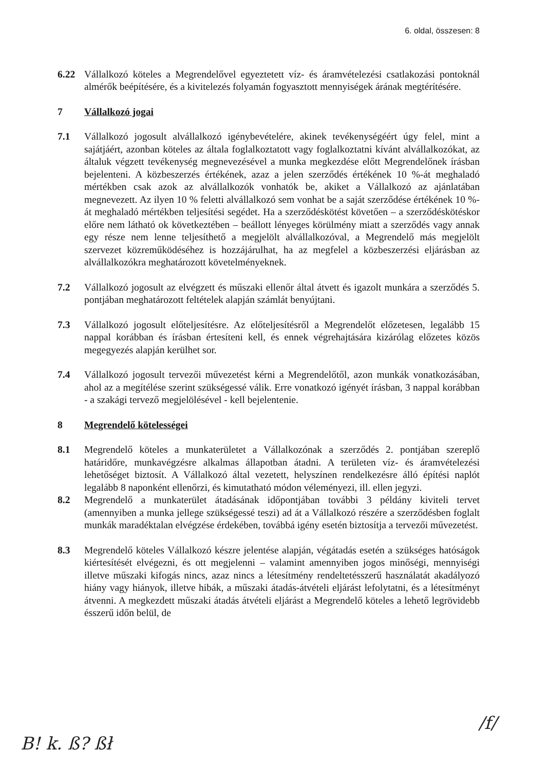6. oldal, összesen: 8
6.22 Vállalkozó köteles a Megrendelővel egyeztetett víz- és áramvételezési csatlakozási pontoknál almérők beépítésére, és a kivitelezés folyamán fogyasztott mennyiségek árának megtérítésére.
7 Vállalkozó jogai
7.1 Vállalkozó jogosult alvállalkozó igénybevételére, akinek tevékenységéért úgy felel, mint a sajátjáért, azonban köteles az általa foglalkoztatott vagy foglalkoztatni kívánt alvállalkozókat, az általuk végzett tevékenység megnevezésével a munka megkezdése előtt Megrendelőnek írásban bejelenteni. A közbeszerzés értékének, azaz a jelen szerződés értékének 10 %-át meghaladó mértékben csak azok az alvállalkozók vonhatók be, akiket a Vállalkozó az ajánlatában megnevezett. Az ilyen 10 % feletti alvállalkozó sem vonhat be a saját szerződése értékének 10 %-át meghaladó mértékben teljesítési segédet. Ha a szerződéskötést követően – a szerződéskötéskor előre nem látható ok következtében – beállott lényeges körülmény miatt a szerződés vagy annak egy része nem lenne teljesíthető a megjelölt alvállalkozóval, a Megrendelő más megjelölt szervezet közreműködéséhez is hozzájárulhat, ha az megfelel a közbeszerzési eljárásban az alvállalkozókra meghatározott követelményeknek.
7.2 Vállalkozó jogosult az elvégzett és műszaki ellenőr által átvett és igazolt munkára a szerződés 5. pontjában meghatározott feltételek alapján számlát benyújtani.
7.3 Vállalkozó jogosult előteljesítésre. Az előteljesítésről a Megrendelőt előzetesen, legalább 15 nappal korábban és írásban értesíteni kell, és ennek végrehajtására kizárólag előzetes közös megegyezés alapján kerülhet sor.
7.4 Vállalkozó jogosult tervezői művezetést kérni a Megrendelőtől, azon munkák vonatkozásában, ahol az a megítélése szerint szükségessé válik. Erre vonatkozó igényét írásban, 3 nappal korábban - a szakági tervező megjelölésével - kell bejelentenie.
8 Megrendelő kötelességei
8.1 Megrendelő köteles a munkaterületet a Vállalkozónak a szerződés 2. pontjában szereplő határidőre, munkavégzésre alkalmas állapotban átadni. A területen víz- és áramvételezési lehetőséget biztosít. A Vállalkozó által vezetett, helyszínen rendelkezésre álló építési naplót legalább 8 naponként ellenőrzi, és kimutatható módon véleményezi, ill. ellen jegyzi.
8.2 Megrendelő a munkaterület átadásának időpontjában további 3 példány kiviteli tervet (amennyiben a munka jellege szükségessé teszi) ad át a Vállalkozó részére a szerződésben foglalt munkák maradéktalan elvégzése érdekében, továbbá igény esetén biztosítja a tervezői művezetést.
8.3 Megrendelő köteles Vállalkozó készre jelentése alapján, végátadás esetén a szükséges hatóságok kiértesítését elvégezni, és ott megjelenni – valamint amennyiben jogos minőségi, mennyiségi illetve műszaki kifogás nincs, azaz nincs a létesítmény rendeltetésszerű használatát akadályozó hiány vagy hiányok, illetve hibák, a műszaki átadás-átvételi eljárást lefolytatni, és a létesítményt átvenni. A megkezdett műszaki átadás átvételi eljárást a Megrendelő köteles a lehető legrövidebb ésszerű időn belül, de
B! k. ß? ßł
/f/